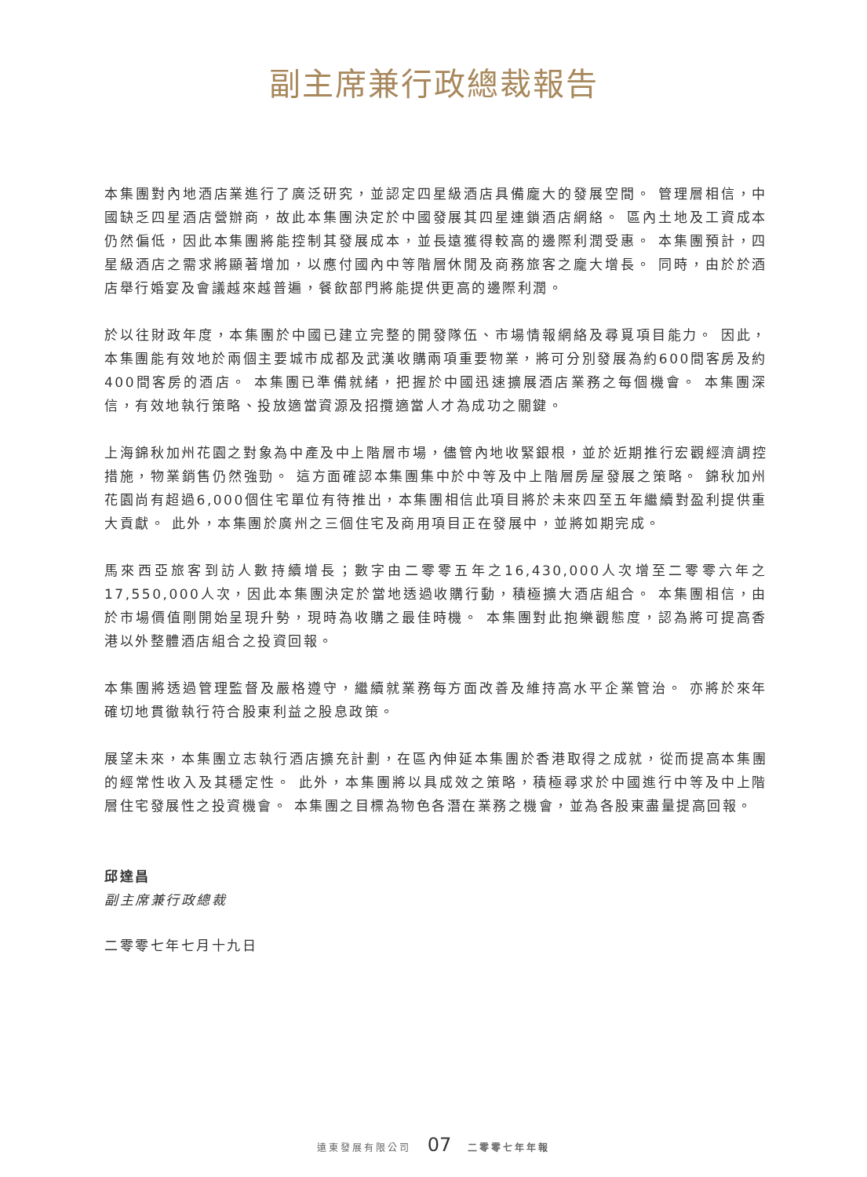副主席兼行政總裁報告
本集團對內地酒店業進行了廣泛研究，並認定四星級酒店具備龐大的發展空間。 管理層相信，中國缺乏四星酒店營辦商，故此本集團決定於中國發展其四星連鎖酒店網絡。 區內土地及工資成本仍然偏低，因此本集團將能控制其發展成本，並長遠獲得較高的邊際利潤受惠。 本集團預計，四星級酒店之需求將顯著增加，以應付國內中等階層休閒及商務旅客之龐大增長。 同時，由於於酒店舉行婚宴及會議越來越普遍，餐飲部門將能提供更高的邊際利潤。
於以往財政年度，本集團於中國已建立完整的開發隊伍、市場情報網絡及尋覓項目能力。 因此，本集團能有效地於兩個主要城市成都及武漢收購兩項重要物業，將可分別發展為約600間客房及約400間客房的酒店。 本集團已準備就緒，把握於中國迅速擴展酒店業務之每個機會。 本集團深信，有效地執行策略、投放適當資源及招攬適當人才為成功之關鍵。
上海錦秋加州花園之對象為中產及中上階層市場，儘管內地收緊銀根，並於近期推行宏觀經濟調控措施，物業銷售仍然強勁。 這方面確認本集團集中於中等及中上階層房屋發展之策略。 錦秋加州花園尚有超過6,000個住宅單位有待推出，本集團相信此項目將於未來四至五年繼續對盈利提供重大貢獻。 此外，本集團於廣州之三個住宅及商用項目正在發展中，並將如期完成。
馬來西亞旅客到訪人數持續增長；數字由二零零五年之16,430,000人次增至二零零六年之17,550,000人次，因此本集團決定於當地透過收購行動，積極擴大酒店組合。 本集團相信，由於市場價值剛開始呈現升勢，現時為收購之最佳時機。 本集團對此抱樂觀態度，認為將可提高香港以外整體酒店組合之投資回報。
本集團將透過管理監督及嚴格遵守，繼續就業務每方面改善及維持高水平企業管治。 亦將於來年確切地貫徹執行符合股東利益之股息政策。
展望未來，本集團立志執行酒店擴充計劃，在區內伸延本集團於香港取得之成就，從而提高本集團的經常性收入及其穩定性。 此外，本集團將以具成效之策略，積極尋求於中國進行中等及中上階層住宅發展性之投資機會。 本集團之目標為物色各潛在業務之機會，並為各股東盡量提高回報。
邱達昌
副主席兼行政總裁
二零零七年七月十九日
遠東發展有限公司 07 二零零七年年報